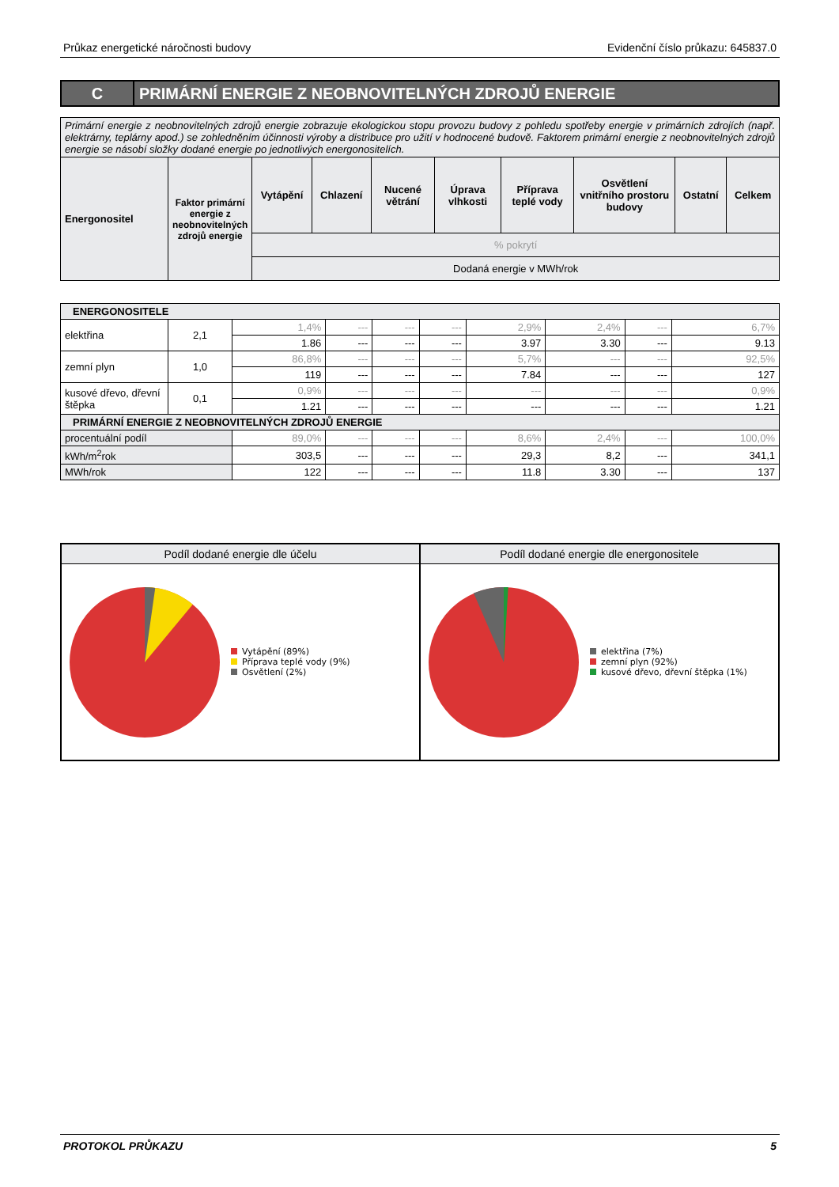Průkaz energetické náročnosti budovy Evidenční číslo průkazu: 645837.0
C PRIMÁRNÍ ENERGIE Z NEOBNOVITELNÝCH ZDROJŮ ENERGIE
| Primární energie z neobnovitelných zdrojů energie zobrazuje ekologickou stopu provozu budovy z pohledu spotřeby energie v primárních zdrojích (např. elektrárny, teplárny apod.) se zohledněním účinnosti výroby a distribuce pro užití v hodnocené budově. Faktorem primární energie z neobnovitelných zdrojů energie se násobí složky dodané energie po jednotlivých energonositelích. | | | | | | | | | |
| Energonositel | Faktor primární energie z neobnovitelných zdrojů energie | Vytápění | Chlazení | Nucené větrání | Úprava vlhkosti | Příprava teplé vody | Osvětlení vnitřního prostoru budovy | Ostatní | Celkem |
| | | % pokrytí | | | | | | | |
| | | Dodaná energie v MWh/rok | | | | | | | |
| ENERGONOSITELE | | | | | | | | | |
| --- | --- | --- | --- | --- | --- | --- | --- | --- | --- |
| elektřina | 2,1 | 1,4% | --- | --- | --- | 2,9% | 2,4% | --- | 6,7% |
| | | 1.86 | --- | --- | --- | 3.97 | 3.30 | --- | 9.13 |
| zemní plyn | 1,0 | 86,8% | --- | --- | --- | 5,7% | --- | --- | 92,5% |
| | | 119 | --- | --- | --- | 7.84 | --- | --- | 127 |
| kusové dřevo, dřevní štěpka | 0,1 | 0,9% | --- | --- | --- | --- | --- | --- | 0,9% |
| | | 1.21 | --- | --- | --- | --- | --- | --- | 1.21 |
| PRIMÁRNÍ ENERGIE Z NEOBNOVITELNÝCH ZDROJŮ ENERGIE | | | | | | | | | |
| procentuální podíl | | 89,0% | --- | --- | --- | 8,6% | 2,4% | --- | 100,0% |
| kWh/m<sup>2</sup>rok | | 303,5 | --- | --- | --- | 29,3 | 8,2 | --- | 341,1 |
| MWh/rok | | 122 | --- | --- | --- | 11.8 | 3.30 | --- | 137 |
Podíl dodané energie dle účelu
Vytápění (89%)
Příprava teplé vody (9%)
Osvětlení (2%)
Podíl dodané energie dle energonositele
elektřina (7%)
zemní plyn (92%)
kusové dřevo, dřevní štěpka (1%)
PROTOKOL PRŮKAZU 5